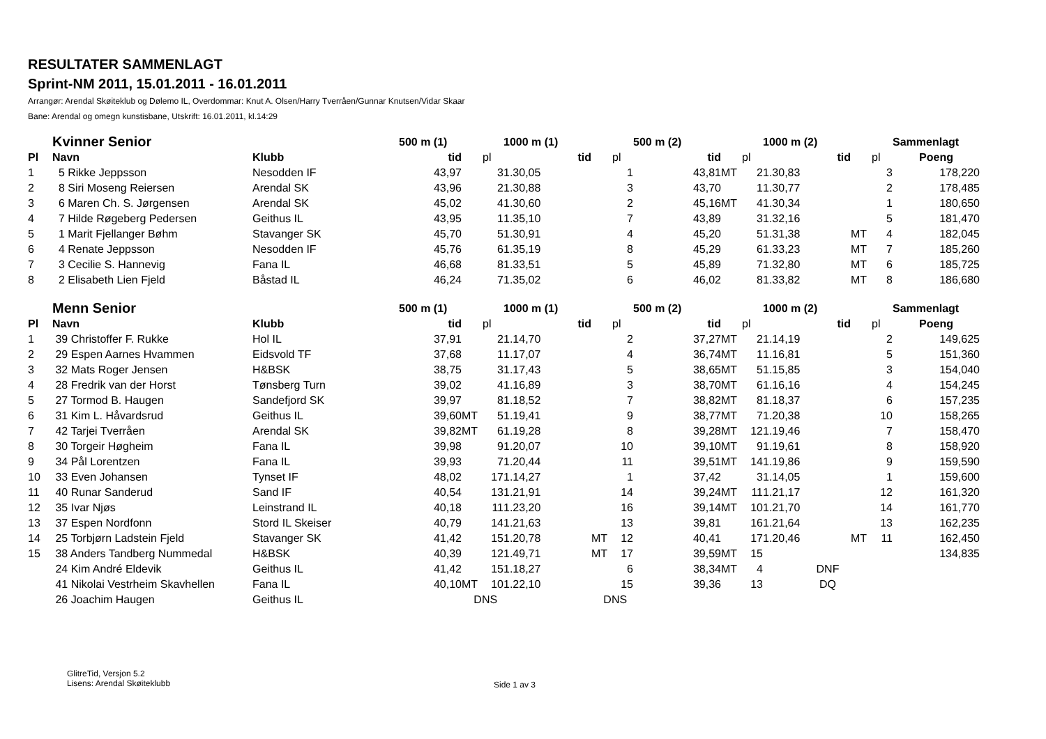RESULTATER SAMMENLAGT
Sprint-NM 2011, 15.01.2011 - 16.01.2011
Arrangør: Arendal Skøiteklub og Dølemo IL, Overdommar: Knut A. Olsen/Harry Tverråen/Gunnar Knutsen/Vidar Skaar
Bane: Arendal og omegn kunstisbane, Utskrift: 16.01.2011, kl.14:29
| | Kvinner Senior | | 500 m (1) | | | 1000 m (1) | | | 500 m (2) | | | 1000 m (2) | | | Sammenlagt |
| --- | --- | --- | --- | --- | --- | --- | --- | --- | --- | --- | --- | --- | --- | --- | --- |
| Pl | Navn | Klubb | tid | | pl | tid | | pl | tid | | pl | tid | | pl | Poeng |
| 1 | 5 Rikke Jeppsson | Nesodden IF | 43,97 | | 3 | 1.30,05 | | 1 | 43,81 | MT | 2 | 1.30,83 | | 3 | 178,220 |
| 2 | 8 Siri Moseng Reiersen | Arendal SK | 43,96 | | 2 | 1.30,88 | | 3 | 43,70 | | 1 | 1.30,77 | | 2 | 178,485 |
| 3 | 6 Maren Ch. S. Jørgensen | Arendal SK | 45,02 | | 4 | 1.30,60 | | 2 | 45,16 | MT | 4 | 1.30,34 | | 1 | 180,650 |
| 4 | 7 Hilde Røgeberg Pedersen | Geithus IL | 43,95 | | 1 | 1.35,10 | | 7 | 43,89 | | 3 | 1.32,16 | | 5 | 181,470 |
| 5 | 1 Marit Fjellanger Bøhm | Stavanger SK | 45,70 | | 5 | 1.30,91 | | 4 | 45,20 | | 5 | 1.31,38 | MT | 4 | 182,045 |
| 6 | 4 Renate Jeppsson | Nesodden IF | 45,76 | | 6 | 1.35,19 | | 8 | 45,29 | | 6 | 1.33,23 | MT | 7 | 185,260 |
| 7 | 3 Cecilie S. Hannevig | Fana IL | 46,68 | | 8 | 1.33,51 | | 5 | 45,89 | | 7 | 1.32,80 | MT | 6 | 185,725 |
| 8 | 2 Elisabeth Lien Fjeld | Båstad IL | 46,24 | | 7 | 1.35,02 | | 6 | 46,02 | | 8 | 1.33,82 | MT | 8 | 186,680 |
| | Menn Senior | | 500 m (1) | | | 1000 m (1) | | | 500 m (2) | | | 1000 m (2) | | | Sammenlagt |
| Pl | Navn | Klubb | tid | | pl | tid | | pl | tid | | pl | tid | | pl | Poeng |
| 1 | 39 Christoffer F. Rukke | Hol IL | 37,91 | | 2 | 1.14,70 | | 2 | 37,27 | MT | 2 | 1.14,19 | | 2 | 149,625 |
| 2 | 29 Espen Aarnes Hvammen | Eidsvold TF | 37,68 | | 1 | 1.17,07 | | 4 | 36,74 | MT | 1 | 1.16,81 | | 5 | 151,360 |
| 3 | 32 Mats Roger Jensen | H&BSK | 38,75 | | 3 | 1.17,43 | | 5 | 38,65 | MT | 5 | 1.15,85 | | 3 | 154,040 |
| 4 | 28 Fredrik van der Horst | Tønsberg Turn | 39,02 | | 4 | 1.16,89 | | 3 | 38,70 | MT | 6 | 1.16,16 | | 4 | 154,245 |
| 5 | 27 Tormod B. Haugen | Sandefjord SK | 39,97 | | 8 | 1.18,52 | | 7 | 38,82 | MT | 8 | 1.18,37 | | 6 | 157,235 |
| 6 | 31 Kim L. Håvardsrud | Geithus IL | 39,60 | MT | 5 | 1.19,41 | | 9 | 38,77 | MT | 7 | 1.20,38 | | 10 | 158,265 |
| 7 | 42 Tarjei Tverråen | Arendal SK | 39,82 | MT | 6 | 1.19,28 | | 8 | 39,28 | MT | 12 | 1.19,46 | | 7 | 158,470 |
| 8 | 30 Torgeir Høgheim | Fana IL | 39,98 | | 9 | 1.20,07 | | 10 | 39,10 | MT | 9 | 1.19,61 | | 8 | 158,920 |
| 9 | 34 Pål Lorentzen | Fana IL | 39,93 | | 7 | 1.20,44 | | 11 | 39,51 | MT | 14 | 1.19,86 | | 9 | 159,590 |
| 10 | 33 Even Johansen | Tynset IF | 48,02 | | 17 | 1.14,27 | | 1 | 37,42 | | 3 | 1.14,05 | | 1 | 159,600 |
| 11 | 40 Runar Sanderud | Sand IF | 40,54 | | 13 | 1.21,91 | | 14 | 39,24 | MT | 11 | 1.21,17 | | 12 | 161,320 |
| 12 | 35 Ivar Njøs | Leinstrand IL | 40,18 | | 11 | 1.23,20 | | 16 | 39,14 | MT | 10 | 1.21,70 | | 14 | 161,770 |
| 13 | 37 Espen Nordfonn | Stord IL Skeiser | 40,79 | | 14 | 1.21,63 | | 13 | 39,81 | | 16 | 1.21,64 | | 13 | 162,235 |
| 14 | 25 Torbjørn Ladstein Fjeld | Stavanger SK | 41,42 | | 15 | 1.20,78 | MT | 12 | 40,41 | | 17 | 1.20,46 | MT | 11 | 162,450 |
| 15 | 38 Anders Tandberg Nummedal | H&BSK | 40,39 | | 12 | 1.49,71 | MT | 17 | 39,59 | MT | 15 | | | | 134,835 |
| | 24 Kim André Eldevik | Geithus IL | 41,42 | | 15 | 1.18,27 | | 6 | 38,34 | MT | 4 | DNF | | | |
| | 41 Nikolai Vestrheim Skavhellen | Fana IL | 40,10 | MT | 10 | 1.22,10 | | 15 | 39,36 | | 13 | DQ | | | |
| | 26 Joachim Haugen | Geithus IL | DNS | | | DNS | | | | | | | | | |
GlitreTid, Versjon 5.2
Lisens: Arendal Skøiteklubb
Side 1 av 3